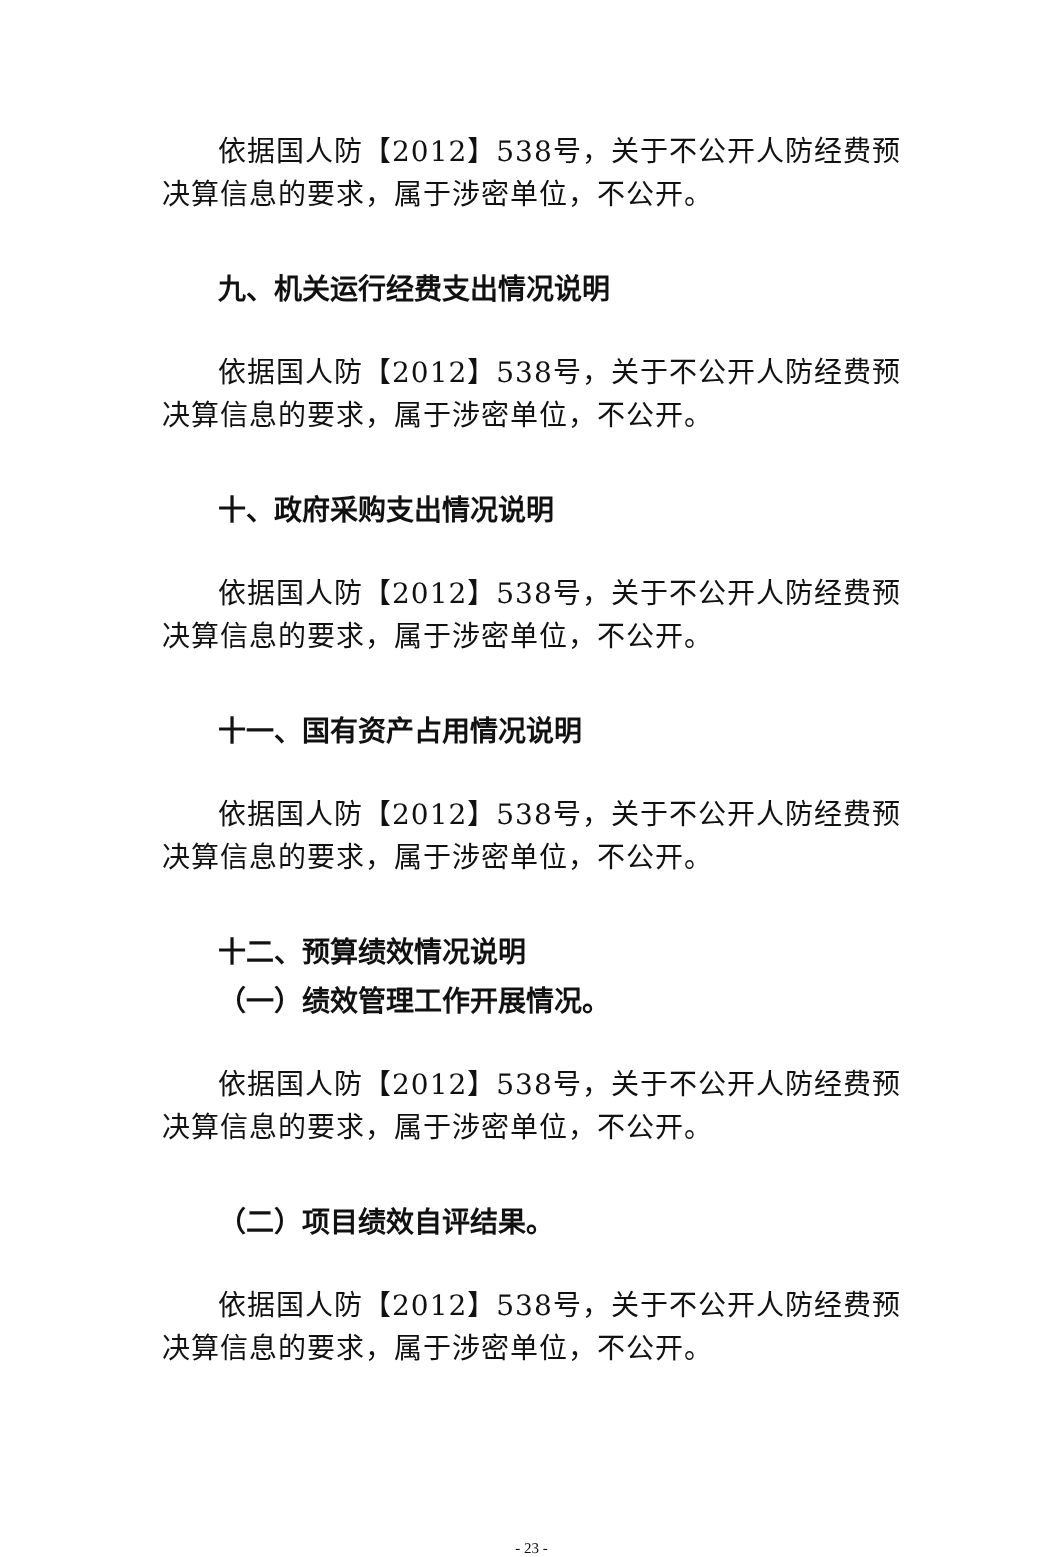依据国人防【2012】538号，关于不公开人防经费预决算信息的要求，属于涉密单位，不公开。
九、机关运行经费支出情况说明
依据国人防【2012】538号，关于不公开人防经费预决算信息的要求，属于涉密单位，不公开。
十、政府采购支出情况说明
依据国人防【2012】538号，关于不公开人防经费预决算信息的要求，属于涉密单位，不公开。
十一、国有资产占用情况说明
依据国人防【2012】538号，关于不公开人防经费预决算信息的要求，属于涉密单位，不公开。
十二、预算绩效情况说明
（一）绩效管理工作开展情况。
依据国人防【2012】538号，关于不公开人防经费预决算信息的要求，属于涉密单位，不公开。
（二）项目绩效自评结果。
依据国人防【2012】538号，关于不公开人防经费预决算信息的要求，属于涉密单位，不公开。
- 23 -